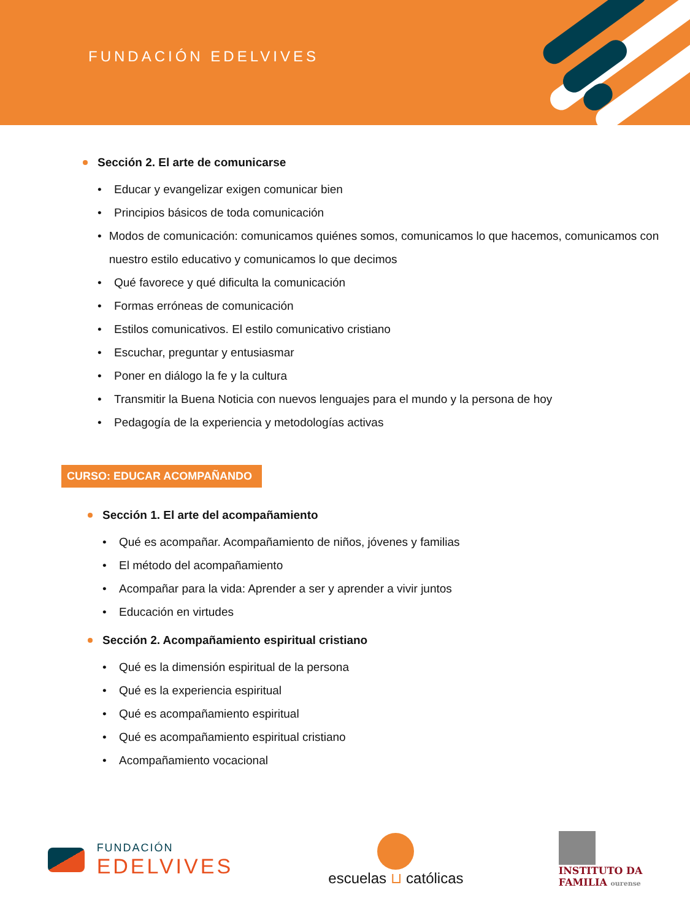FUNDACIÓN EDELVIVES
Sección 2. El arte de comunicarse
• Educar y evangelizar exigen comunicar bien
• Principios básicos de toda comunicación
• Modos de comunicación: comunicamos quiénes somos, comunicamos lo que hacemos, comunicamos con nuestro estilo educativo y comunicamos lo que decimos
• Qué favorece y qué dificulta la comunicación
• Formas erróneas de comunicación
• Estilos comunicativos. El estilo comunicativo cristiano
• Escuchar, preguntar y entusiasmar
• Poner en diálogo la fe y la cultura
• Transmitir la Buena Noticia con nuevos lenguajes para el mundo y la persona de hoy
• Pedagogía de la experiencia y metodologías activas
CURSO: EDUCAR ACOMPAÑANDO
Sección 1. El arte del acompañamiento
• Qué es acompañar. Acompañamiento de niños, jóvenes y familias
• El método del acompañamiento
• Acompañar para la vida: Aprender a ser y aprender a vivir juntos
• Educación en virtudes
Sección 2. Acompañamiento espiritual cristiano
• Qué es la dimensión espiritual de la persona
• Qué es la experiencia espiritual
• Qué es acompañamiento espiritual
• Qué es acompañamiento espiritual cristiano
• Acompañamiento vocacional
FUNDACIÓN
EDELVIVES
escuelas ⊔ católicas
INSTITUTO DA
FAMILIA ourense